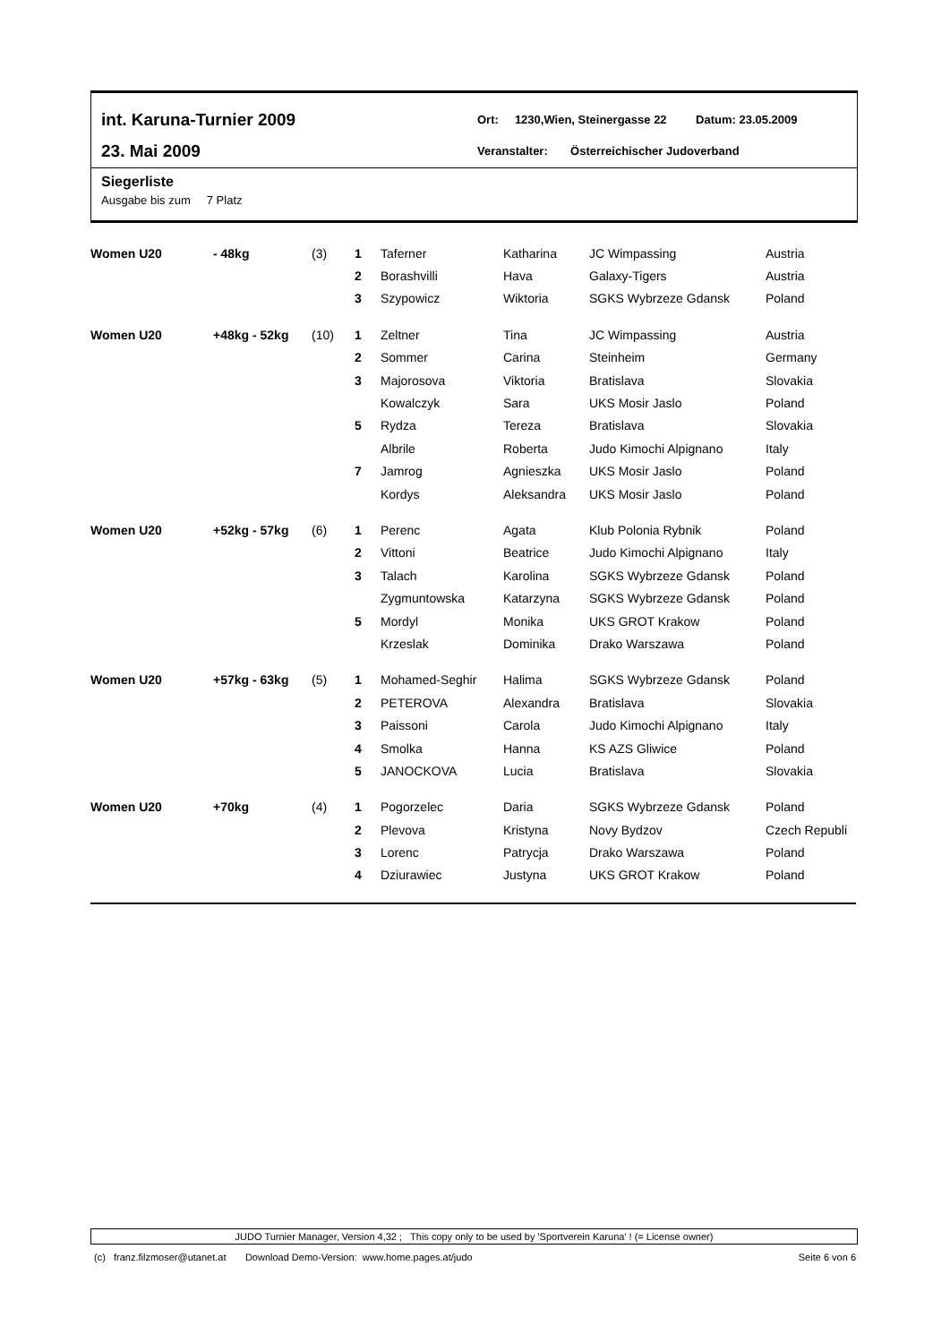int. Karuna-Turnier 2009
23. Mai 2009
Ort: 1230,Wien, Steinergasse 22 Datum: 23.05.2009
Veranstalter: Österreichischer Judoverband
Siegerliste
Ausgabe bis zum 7 Platz
| Women U20 | - 48kg | (3) | 1 | Taferner | Katharina | JC Wimpassing | Austria |
| | | | 2 | Borashvilli | Hava | Galaxy-Tigers | Austria |
| | | | 3 | Szypowicz | Wiktoria | SGKS Wybrzeze Gdansk | Poland |
| Women U20 | +48kg - 52kg | (10) | 1 | Zeltner | Tina | JC Wimpassing | Austria |
| | | | 2 | Sommer | Carina | Steinheim | Germany |
| | | | 3 | Majorosova | Viktoria | Bratislava | Slovakia |
| | | | | Kowalczyk | Sara | UKS Mosir Jaslo | Poland |
| | | | 5 | Rydza | Tereza | Bratislava | Slovakia |
| | | | | Albrile | Roberta | Judo Kimochi Alpignano | Italy |
| | | | 7 | Jamrog | Agnieszka | UKS Mosir Jaslo | Poland |
| | | | | Kordys | Aleksandra | UKS Mosir Jaslo | Poland |
| Women U20 | +52kg - 57kg | (6) | 1 | Perenc | Agata | Klub Polonia Rybnik | Poland |
| | | | 2 | Vittoni | Beatrice | Judo Kimochi Alpignano | Italy |
| | | | 3 | Talach | Karolina | SGKS Wybrzeze Gdansk | Poland |
| | | | | Zygmuntowska | Katarzyna | SGKS Wybrzeze Gdansk | Poland |
| | | | 5 | Mordyl | Monika | UKS GROT Krakow | Poland |
| | | | | Krzeslak | Dominika | Drako Warszawa | Poland |
| Women U20 | +57kg - 63kg | (5) | 1 | Mohamed-Seghir | Halima | SGKS Wybrzeze Gdansk | Poland |
| | | | 2 | PETEROVA | Alexandra | Bratislava | Slovakia |
| | | | 3 | Paissoni | Carola | Judo Kimochi Alpignano | Italy |
| | | | 4 | Smolka | Hanna | KS AZS Gliwice | Poland |
| | | | 5 | JANOCKOVA | Lucia | Bratislava | Slovakia |
| Women U20 | +70kg | (4) | 1 | Pogorzelec | Daria | SGKS Wybrzeze Gdansk | Poland |
| | | | 2 | Plevova | Kristyna | Novy Bydzov | Czech Republi |
| | | | 3 | Lorenc | Patrycja | Drako Warszawa | Poland |
| | | | 4 | Dziurawiec | Justyna | UKS GROT Krakow | Poland |
JUDO Turnier Manager, Version 4,32 ; This copy only to be used by 'Sportverein Karuna' ! (= License owner)
(c) franz.filzmoser@utanet.at Download Demo-Version: www.home.pages.at/judo Seite 6 von 6